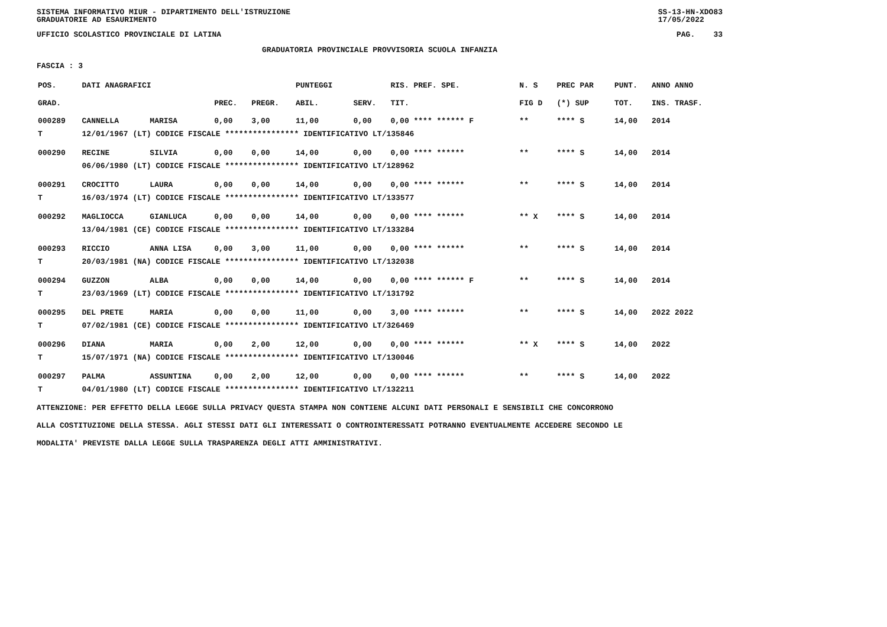SISTEMA INFORMATIVO MIUR - DIPARTIMENTO DELL'ISTRUZIONE
GRADUATORIE AD ESAURIMENTO SS-13-HN-XDO83
17/05/2022
UFFICIO SCOLASTICO PROVINCIALE DI LATINA PAG. 33
GRADUATORIA PROVINCIALE PROVVISORIA SCUOLA INFANZIA
FASCIA : 3
| POS. | DATI ANAGRAFICI | | | | | PUNTEGGI | | RIS. PREF. SPE. | | N. S | PREC PAR | PUNT. | ANNO ANNO |
| --- | --- | --- | --- | --- | --- | --- | --- | --- | --- | --- | --- | --- | --- |
| GRAD. | | | | PREC. | PREGR. | ABIL. | SERV. | TIT. | | FIG D | (*) SUP | TOT. | INS. TRASF. |
| 000289 | CANNELLA | | MARISA | 0,00 | 3,00 | 11,00 | 0,00 | 0,00 **** ****** F | | ** | **** S | 14,00 | 2014 |
| T | 12/01/1967 (LT) CODICE FISCALE **************** IDENTIFICATIVO LT/135846 | | | | | | | | | | | | |
| 000290 | RECINE | | SILVIA | 0,00 | 0,00 | 14,00 | 0,00 | 0,00 **** ****** | | ** | **** S | 14,00 | 2014 |
| | 06/06/1980 (LT) CODICE FISCALE **************** IDENTIFICATIVO LT/128962 | | | | | | | | | | | | |
| 000291 | CROCITTO | | LAURA | 0,00 | 0,00 | 14,00 | 0,00 | 0,00 **** ****** | | ** | **** S | 14,00 | 2014 |
| T | 16/03/1974 (LT) CODICE FISCALE **************** IDENTIFICATIVO LT/133577 | | | | | | | | | | | | |
| 000292 | MAGLIOCCA | | GIANLUCA | 0,00 | 0,00 | 14,00 | 0,00 | 0,00 **** ****** | | ** X | **** S | 14,00 | 2014 |
| | 13/04/1981 (CE) CODICE FISCALE **************** IDENTIFICATIVO LT/133284 | | | | | | | | | | | | |
| 000293 | RICCIO | | ANNA LISA | 0,00 | 3,00 | 11,00 | 0,00 | 0,00 **** ****** | | ** | **** S | 14,00 | 2014 |
| T | 20/03/1981 (NA) CODICE FISCALE **************** IDENTIFICATIVO LT/132038 | | | | | | | | | | | | |
| 000294 | GUZZON | | ALBA | 0,00 | 0,00 | 14,00 | 0,00 | 0,00 **** ****** F | | ** | **** S | 14,00 | 2014 |
| T | 23/03/1969 (LT) CODICE FISCALE **************** IDENTIFICATIVO LT/131792 | | | | | | | | | | | | |
| 000295 | DEL PRETE | | MARIA | 0,00 | 0,00 | 11,00 | 0,00 | 3,00 **** ****** | | ** | **** S | 14,00 | 2022 2022 |
| T | 07/02/1981 (CE) CODICE FISCALE **************** IDENTIFICATIVO LT/326469 | | | | | | | | | | | | |
| 000296 | DIANA | | MARIA | 0,00 | 2,00 | 12,00 | 0,00 | 0,00 **** ****** | | ** X | **** S | 14,00 | 2022 |
| T | 15/07/1971 (NA) CODICE FISCALE **************** IDENTIFICATIVO LT/130046 | | | | | | | | | | | | |
| 000297 | PALMA | | ASSUNTINA | 0,00 | 2,00 | 12,00 | 0,00 | 0,00 **** ****** | | ** | **** S | 14,00 | 2022 |
| T | 04/01/1980 (LT) CODICE FISCALE **************** IDENTIFICATIVO LT/132211 | | | | | | | | | | | | |
ATTENZIONE: PER EFFETTO DELLA LEGGE SULLA PRIVACY QUESTA STAMPA NON CONTIENE ALCUNI DATI PERSONALI E SENSIBILI CHE CONCORRONO
ALLA COSTITUZIONE DELLA STESSA. AGLI STESSI DATI GLI INTERESSATI O CONTROINTERESSATI POTRANNO EVENTUALMENTE ACCEDERE SECONDO LE
MODALITA' PREVISTE DALLA LEGGE SULLA TRASPARENZA DEGLI ATTI AMMINISTRATIVI.